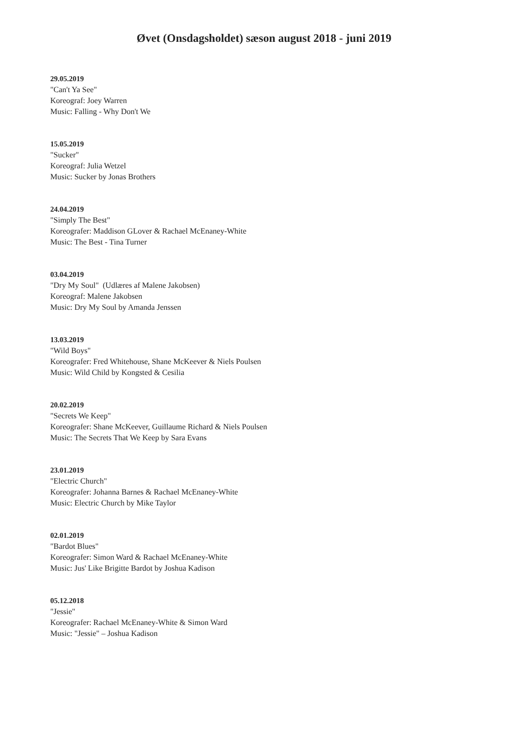Øvet (Onsdagsholdet) sæson august 2018 - juni 2019
29.05.2019
"Can't Ya See"
Koreograf: Joey Warren
Music: Falling - Why Don't We
15.05.2019
"Sucker"
Koreograf: Julia Wetzel
Music: Sucker by Jonas Brothers
24.04.2019
"Simply The Best"
Koreografer: Maddison GLover & Rachael McEnaney-White
Music: The Best - Tina Turner
03.04.2019
"Dry My Soul" (Udlæres af Malene Jakobsen)
Koreograf: Malene Jakobsen
Music: Dry My Soul by Amanda Jenssen
13.03.2019
"Wild Boys"
Koreografer: Fred Whitehouse, Shane McKeever & Niels Poulsen
Music: Wild Child by Kongsted & Cesilia
20.02.2019
"Secrets We Keep"
Koreografer: Shane McKeever, Guillaume Richard & Niels Poulsen
Music: The Secrets That We Keep by Sara Evans
23.01.2019
"Electric Church"
Koreografer: Johanna Barnes & Rachael McEnaney-White
Music: Electric Church by Mike Taylor
02.01.2019
"Bardot Blues"
Koreografer: Simon Ward & Rachael McEnaney-White
Music: Jus' Like Brigitte Bardot by Joshua Kadison
05.12.2018
"Jessie"
Koreografer: Rachael McEnaney-White & Simon Ward
Music: "Jessie" – Joshua Kadison